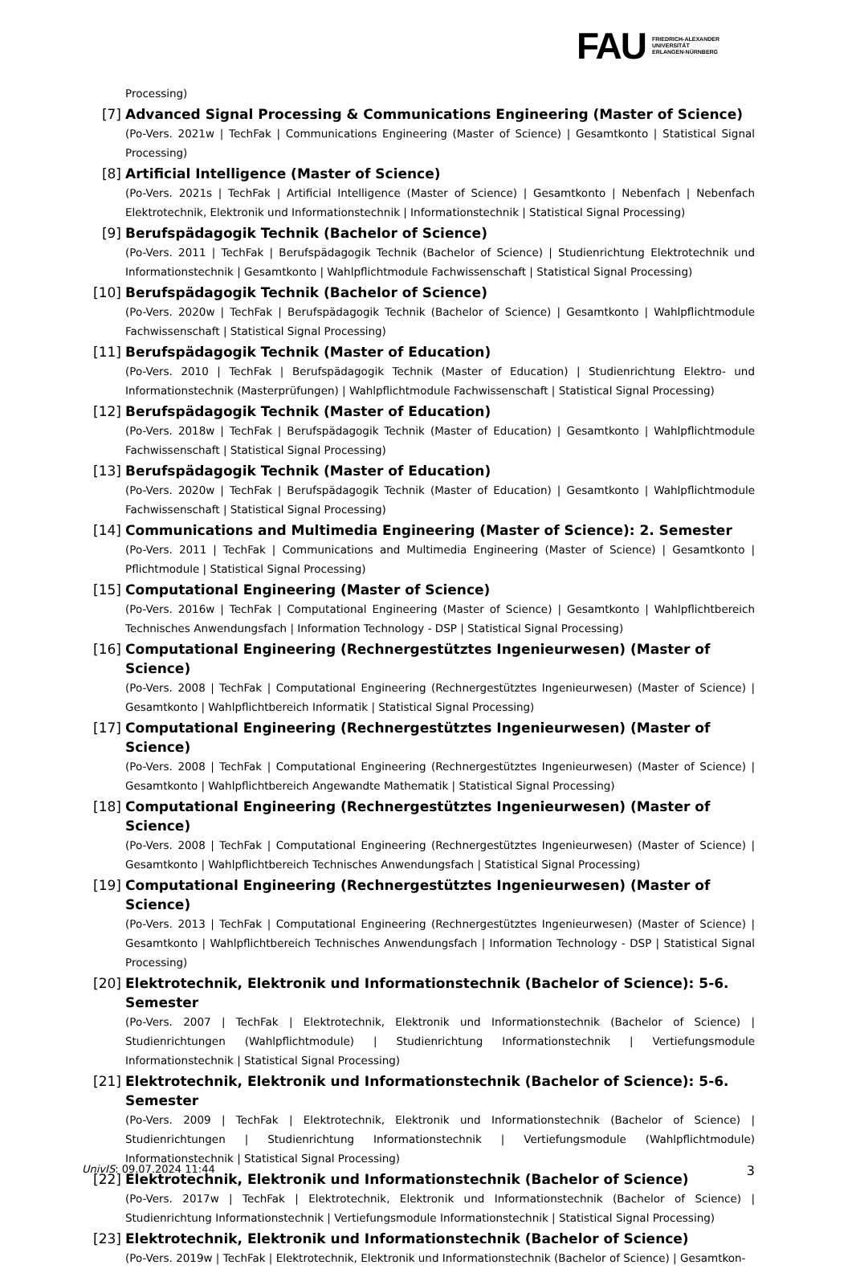FAU
FRIEDRICH-ALEXANDER
UNIVERSITÄT
ERLANGEN-NÜRNBERG
Processing)
[7] Advanced Signal Processing & Communications Engineering (Master of Science)
(Po-Vers. 2021w | TechFak | Communications Engineering (Master of Science) | Gesamtkonto | Statistical Signal Processing)
[8] Artificial Intelligence (Master of Science)
(Po-Vers. 2021s | TechFak | Artificial Intelligence (Master of Science) | Gesamtkonto | Nebenfach | Nebenfach Elektrotechnik, Elektronik und Informationstechnik | Informationstechnik | Statistical Signal Processing)
[9] Berufspädagogik Technik (Bachelor of Science)
(Po-Vers. 2011 | TechFak | Berufspädagogik Technik (Bachelor of Science) | Studienrichtung Elektrotechnik und Informationstechnik | Gesamtkonto | Wahlpflichtmodule Fachwissenschaft | Statistical Signal Processing)
[10] Berufspädagogik Technik (Bachelor of Science)
(Po-Vers. 2020w | TechFak | Berufspädagogik Technik (Bachelor of Science) | Gesamtkonto | Wahlpflichtmodule Fachwissenschaft | Statistical Signal Processing)
[11] Berufspädagogik Technik (Master of Education)
(Po-Vers. 2010 | TechFak | Berufspädagogik Technik (Master of Education) | Studienrichtung Elektro- und Informationstechnik (Masterprüfungen) | Wahlpflichtmodule Fachwissenschaft | Statistical Signal Processing)
[12] Berufspädagogik Technik (Master of Education)
(Po-Vers. 2018w | TechFak | Berufspädagogik Technik (Master of Education) | Gesamtkonto | Wahlpflichtmodule Fachwissenschaft | Statistical Signal Processing)
[13] Berufspädagogik Technik (Master of Education)
(Po-Vers. 2020w | TechFak | Berufspädagogik Technik (Master of Education) | Gesamtkonto | Wahlpflichtmodule Fachwissenschaft | Statistical Signal Processing)
[14] Communications and Multimedia Engineering (Master of Science): 2. Semester
(Po-Vers. 2011 | TechFak | Communications and Multimedia Engineering (Master of Science) | Gesamtkonto | Pflichtmodule | Statistical Signal Processing)
[15] Computational Engineering (Master of Science)
(Po-Vers. 2016w | TechFak | Computational Engineering (Master of Science) | Gesamtkonto | Wahlpflichtbereich Technisches Anwendungsfach | Information Technology - DSP | Statistical Signal Processing)
[16] Computational Engineering (Rechnergestütztes Ingenieurwesen) (Master of Science)
(Po-Vers. 2008 | TechFak | Computational Engineering (Rechnergestütztes Ingenieurwesen) (Master of Science) | Gesamtkonto | Wahlpflichtbereich Informatik | Statistical Signal Processing)
[17] Computational Engineering (Rechnergestütztes Ingenieurwesen) (Master of Science)
(Po-Vers. 2008 | TechFak | Computational Engineering (Rechnergestütztes Ingenieurwesen) (Master of Science) | Gesamtkonto | Wahlpflichtbereich Angewandte Mathematik | Statistical Signal Processing)
[18] Computational Engineering (Rechnergestütztes Ingenieurwesen) (Master of Science)
(Po-Vers. 2008 | TechFak | Computational Engineering (Rechnergestütztes Ingenieurwesen) (Master of Science) | Gesamtkonto | Wahlpflichtbereich Technisches Anwendungsfach | Statistical Signal Processing)
[19] Computational Engineering (Rechnergestütztes Ingenieurwesen) (Master of Science)
(Po-Vers. 2013 | TechFak | Computational Engineering (Rechnergestütztes Ingenieurwesen) (Master of Science) | Gesamtkonto | Wahlpflichtbereich Technisches Anwendungsfach | Information Technology - DSP | Statistical Signal Processing)
[20] Elektrotechnik, Elektronik und Informationstechnik (Bachelor of Science): 5-6. Semester
(Po-Vers. 2007 | TechFak | Elektrotechnik, Elektronik und Informationstechnik (Bachelor of Science) | Studienrichtungen (Wahlpflichtmodule) | Studienrichtung Informationstechnik | Vertiefungsmodule Informationstechnik | Statistical Signal Processing)
[21] Elektrotechnik, Elektronik und Informationstechnik (Bachelor of Science): 5-6. Semester
(Po-Vers. 2009 | TechFak | Elektrotechnik, Elektronik und Informationstechnik (Bachelor of Science) | Studienrichtungen | Studienrichtung Informationstechnik | Vertiefungsmodule (Wahlpflichtmodule) Informationstechnik | Statistical Signal Processing)
[22] Elektrotechnik, Elektronik und Informationstechnik (Bachelor of Science)
(Po-Vers. 2017w | TechFak | Elektrotechnik, Elektronik und Informationstechnik (Bachelor of Science) | Studienrichtung Informationstechnik | Vertiefungsmodule Informationstechnik | Statistical Signal Processing)
[23] Elektrotechnik, Elektronik und Informationstechnik (Bachelor of Science)
(Po-Vers. 2019w | TechFak | Elektrotechnik, Elektronik und Informationstechnik (Bachelor of Science) | Gesamtkon-
UnivIS: 09.07.2024 11:44 3